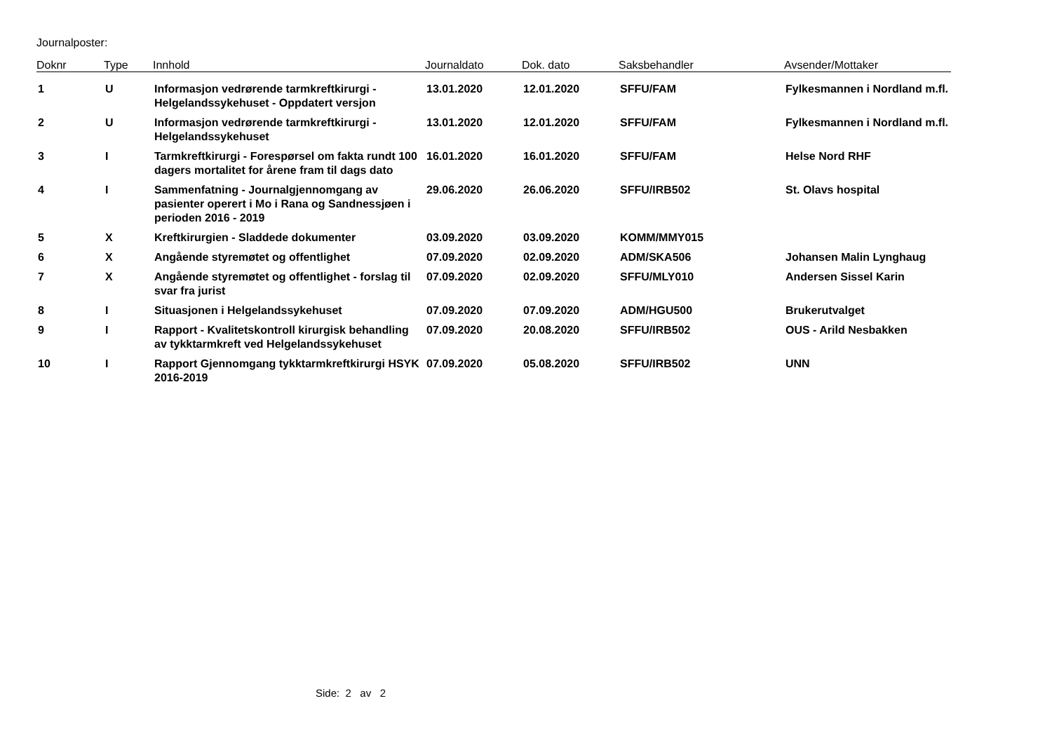Journalposter:
| Doknr | Type | Innhold | Journaldato | Dok. dato | Saksbehandler | Avsender/Mottaker |
| --- | --- | --- | --- | --- | --- | --- |
| 1 | U | Informasjon vedrørende tarmkreftkirurgi - Helgelandssykehuset - Oppdatert versjon | 13.01.2020 | 12.01.2020 | SFFU/FAM | Fylkesmannen i Nordland m.fl. |
| 2 | U | Informasjon vedrørende tarmkreftkirurgi - Helgelandssykehuset | 13.01.2020 | 12.01.2020 | SFFU/FAM | Fylkesmannen i Nordland m.fl. |
| 3 | I | Tarmkreftkirurgi - Forespørsel om fakta rundt 100 dagers mortalitet for årene fram til dags dato | 16.01.2020 | 16.01.2020 | SFFU/FAM | Helse Nord RHF |
| 4 | I | Sammenfatning - Journalgjennomgang av pasienter operert i Mo i Rana og Sandnessjøen i perioden 2016 - 2019 | 29.06.2020 | 26.06.2020 | SFFU/IRB502 | St. Olavs hospital |
| 5 | X | Kreftkirurgien - Sladdede dokumenter | 03.09.2020 | 03.09.2020 | KOMM/MMY015 | |
| 6 | X | Angående styremøtet og offentlighet | 07.09.2020 | 02.09.2020 | ADM/SKA506 | Johansen Malin Lynghaug |
| 7 | X | Angående styremøtet og offentlighet - forslag til svar fra jurist | 07.09.2020 | 02.09.2020 | SFFU/MLY010 | Andersen Sissel Karin |
| 8 | I | Situasjonen i Helgelandssykehuset | 07.09.2020 | 07.09.2020 | ADM/HGU500 | Brukerutvalget |
| 9 | I | Rapport - Kvalitetskontroll kirurgisk behandling av tykktarmkreft ved Helgelandssykehuset | 07.09.2020 | 20.08.2020 | SFFU/IRB502 | OUS - Arild Nesbakken |
| 10 | I | Rapport Gjennomgang tykktarmkreftkirurgi HSYK 2016-2019 | 07.09.2020 | 05.08.2020 | SFFU/IRB502 | UNN |
Side: 2 av 2